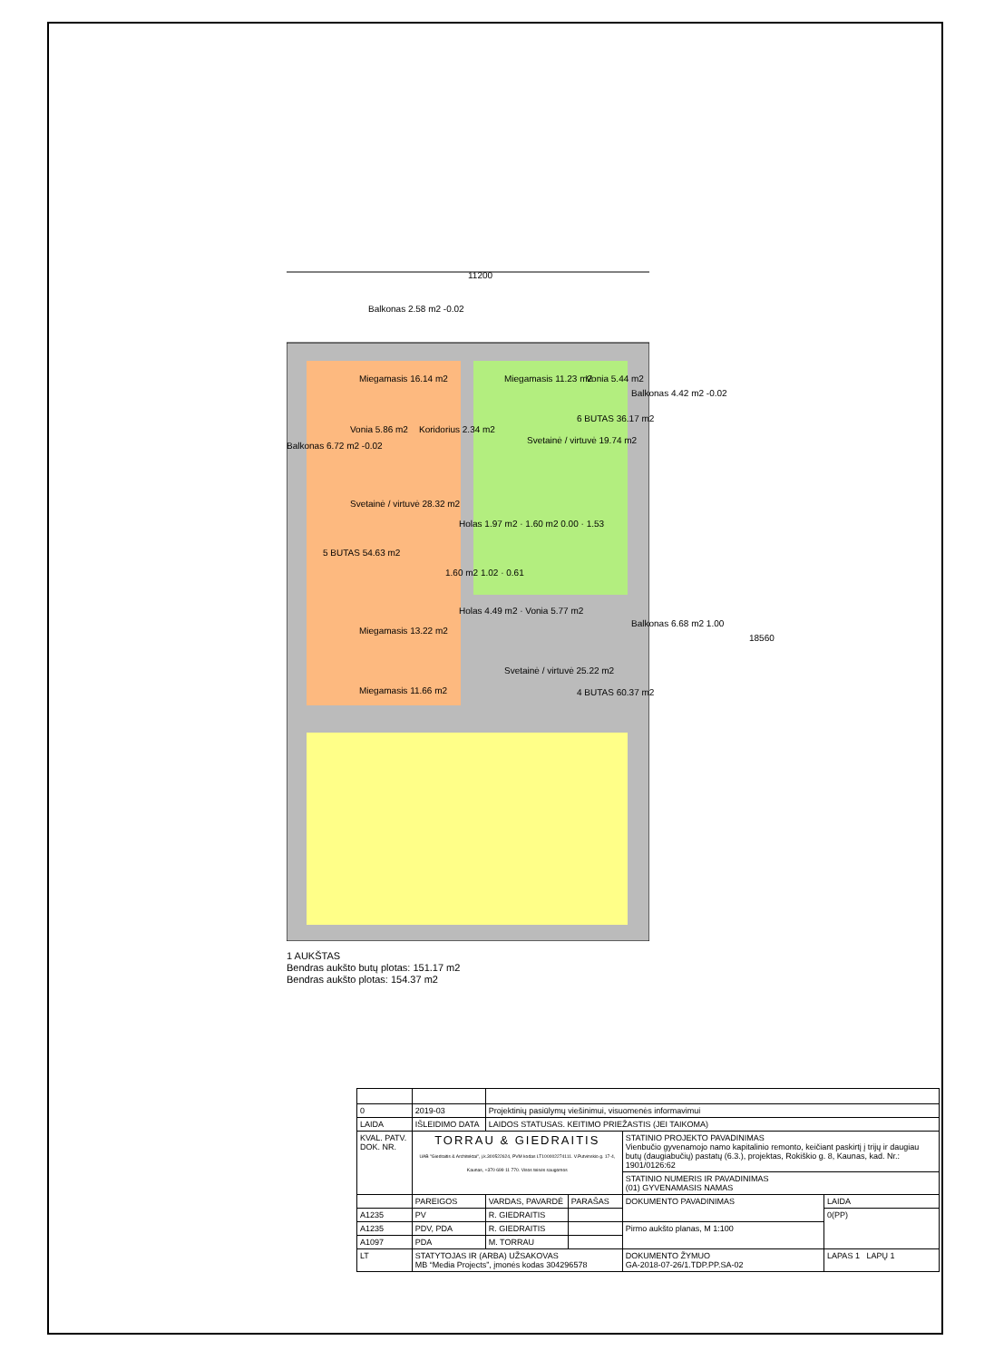11200
Balkonas 2.58 m2 -0.02
Miegamasis 16.14 m2
Miegamasis 11.23 m2
Vonia 5.44 m2
Vonia 5.86 m2
Koridorius 2.34 m2
6 BUTAS 36.17 m2
Svetainė / virtuvė 19.74 m2
Balkonas 6.72 m2 -0.02
Balkonas 4.42 m2 -0.02
Svetainė / virtuvė 28.32 m2
Holas 1.97 m2 · 1.60 m2 0.00 · 1.53
5 BUTAS 54.63 m2
1.60 m2 1.02 · 0.61
Holas 4.49 m2 · Vonia 5.77 m2
Miegamasis 13.22 m2
Balkonas 6.68 m2 1.00
Svetainė / virtuvė 25.22 m2
Miegamasis 11.66 m2
4 BUTAS 60.37 m2
18560
1 AUKŠTAS
Bendras aukšto butų plotas: 151.17 m2
Bendras aukšto plotas: 154.37 m2
| 0 | 2019-03 | Projektinių pasiūlymų viešinimui, visuomenės informavimui | | | |
| LAIDA | IŠLEIDIMO DATA | LAIDOS STATUSAS. KEITIMO PRIEŽASTIS (JEI TAIKOMA) | | | |
| KVAL. PATV. DOK. NR. | TORRAU & GIEDRAITIS UAB "Giedraitis & Architektai", į.k.300522624, PVM kodas LT100002274111. V.Putvinskio g. 17-4, Kaunas, +370 699 11 770. Visos teisės saugomos | | | STATINIO PROJEKTO PAVADINIMAS Vienbučio gyvenamojo namo kapitalinio remonto, keičiant paskirtį į trijų ir daugiau butų (daugiabučių) pastatų (6.3.), projektas, Rokiškio g. 8, Kaunas, kad. Nr.: 1901/0126:62 | |
| | | | | STATINIO NUMERIS IR PAVADINIMAS (01) GYVENAMASIS NAMAS | |
| | PAREIGOS | VARDAS, PAVARDĖ | PARAŠAS | DOKUMENTO PAVADINIMAS | LAIDA |
| A1235 | PV | R. GIEDRAITIS | | | 0(PP) |
| A1235 | PDV, PDA | R. GIEDRAITIS | | Pirmo aukšto planas, M 1:100 | |
| A1097 | PDA | M. TORRAU | | | |
| LT | STATYTOJAS IR (ARBA) UŽSAKOVAS MB “Media Projects”, įmonės kodas 304296578 | | | DOKUMENTO ŽYMUO GA-2018-07-26/1.TDP.PP.SA-02 | LAPAS 1 LAPŲ 1 |